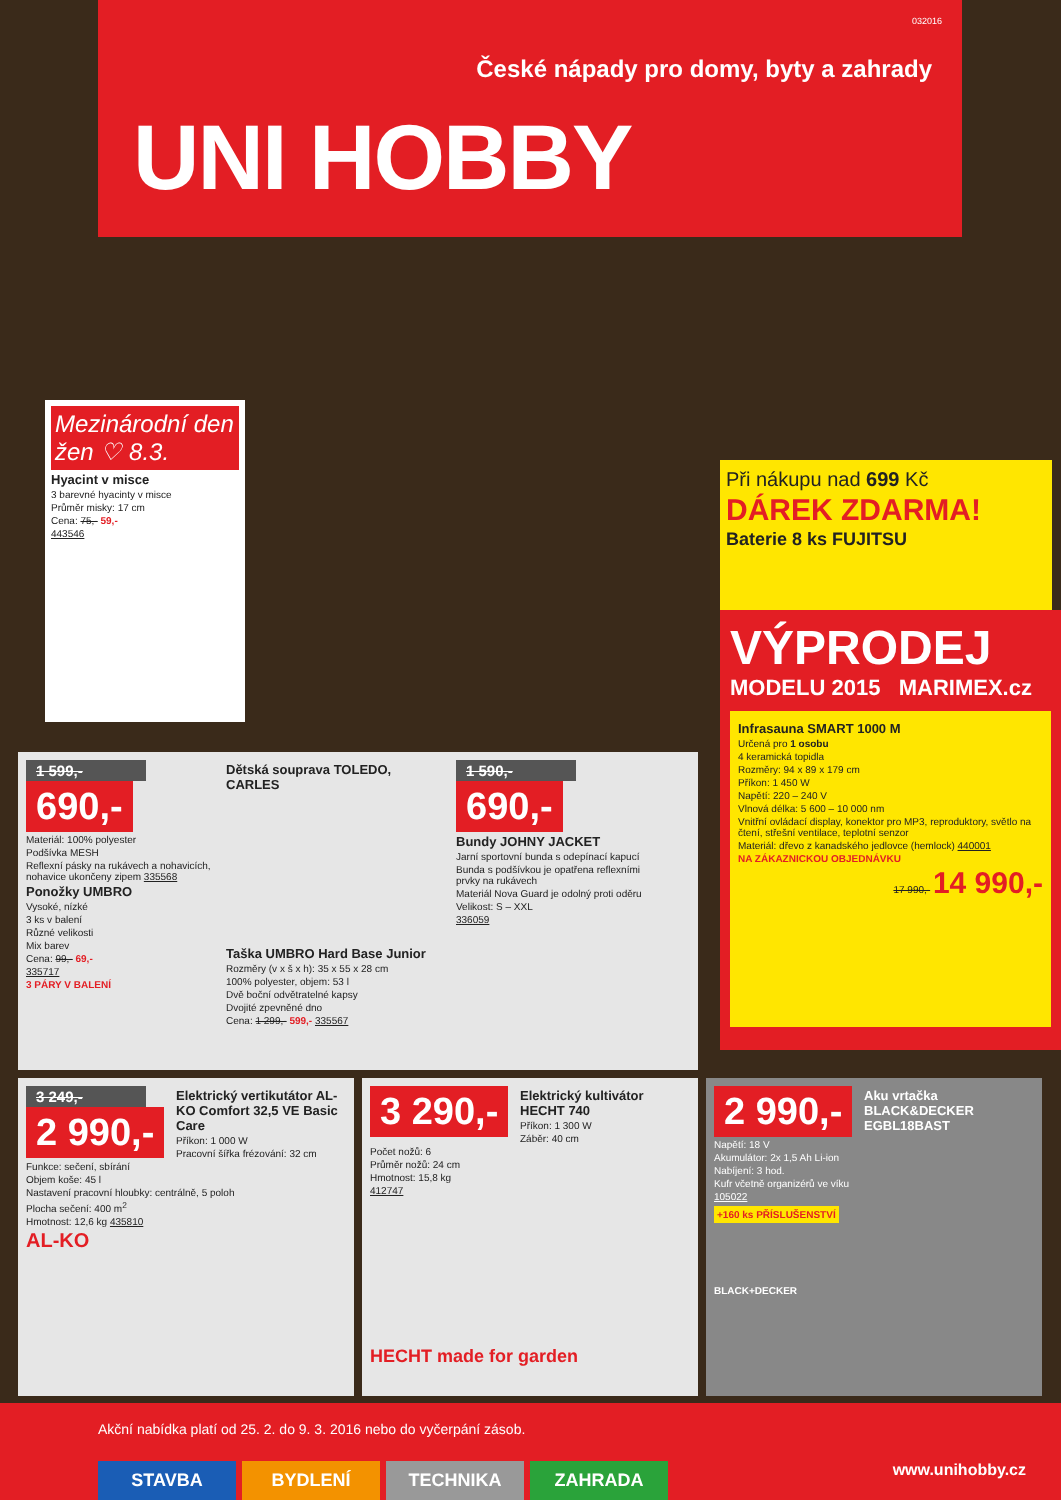032016
České nápady pro domy, byty a zahrady
UNI HOBBY
Mezinárodní den žen ♡ 8.3.
Hyacint v misce
3 barevné hyacinty v misce
Průměr misky: 17 cm
Cena: 75,- 59,-
443546
Při nákupu nad 699 Kč
DÁREK ZDARMA!
Baterie 8 ks FUJITSU
VÝPRODEJ
MODELU 2015 MARIMEX.cz
Infrasauna SMART 1000 M
Určená pro 1 osobu
4 keramická topidla
Rozměry: 94 x 89 x 179 cm
Příkon: 1 450 W
Napětí: 220 – 240 V
Vlnová délka: 5 600 – 10 000 nm
Vnitřní ovládací display, konektor pro MP3, reproduktory, světlo na čtení, střešní ventilace, teplotní senzor
Materiál: dřevo z kanadského jedlovce (hemlock) 440001
NA ZÁKAZNICKOU OBJEDNÁVKU
17 990,- 14 990,-
1 599,-
690,-
Materiál: 100% polyester
Podšívka MESH
Reflexní pásky na rukávech a nohavicích, nohavice ukončeny zipem 335568
Ponožky UMBRO
Vysoké, nízké
3 ks v balení
Různé velikosti
Mix barev
Cena: 99,- 69,-
335717
3 PÁRY V BALENÍ
Dětská souprava TOLEDO, CARLES
Taška UMBRO Hard Base Junior
Rozměry (v x š x h): 35 x 55 x 28 cm
100% polyester, objem: 53 l
Dvě boční odvětratelné kapsy
Dvojité zpevněné dno
Cena: 1 299,- 599,- 335567
1 590,-
690,-
Bundy JOHNY JACKET
Jarní sportovní bunda s odepínací kapucí
Bunda s podšívkou je opatřena reflexními prvky na rukávech
Materiál Nova Guard je odolný proti oděru
Velikost: S – XXL
336059
3 249,-
2 990,-
Elektrický vertikutátor AL-KO Comfort 32,5 VE Basic Care
Příkon: 1 000 W
Pracovní šířka frézování: 32 cm
Funkce: sečení, sbírání
Objem koše: 45 l
Nastavení pracovní hloubky: centrálně, 5 poloh
Plocha sečení: 400 m<sup>2</sup>
Hmotnost: 12,6 kg 435810
AL-KO
3 290,-
Elektrický kultivátor HECHT 740
Příkon: 1 300 W
Záběr: 40 cm
Počet nožů: 6
Průměr nožů: 24 cm
Hmotnost: 15,8 kg
412747
HECHT made for garden
2 990,-
Aku vrtačka BLACK&DECKER EGBL18BAST
Napětí: 18 V
Akumulátor: 2x 1,5 Ah Li-ion
Nabíjení: 3 hod.
Kufr včetně organizérů ve víku
105022
+160 ks PŘÍSLUŠENSTVÍ
BLACK+DECKER
Akční nabídka platí od 25. 2. do 9. 3. 2016 nebo do vyčerpání zásob.
STAVBA BYDLENÍ TECHNIKA ZAHRADA
www.unihobby.cz